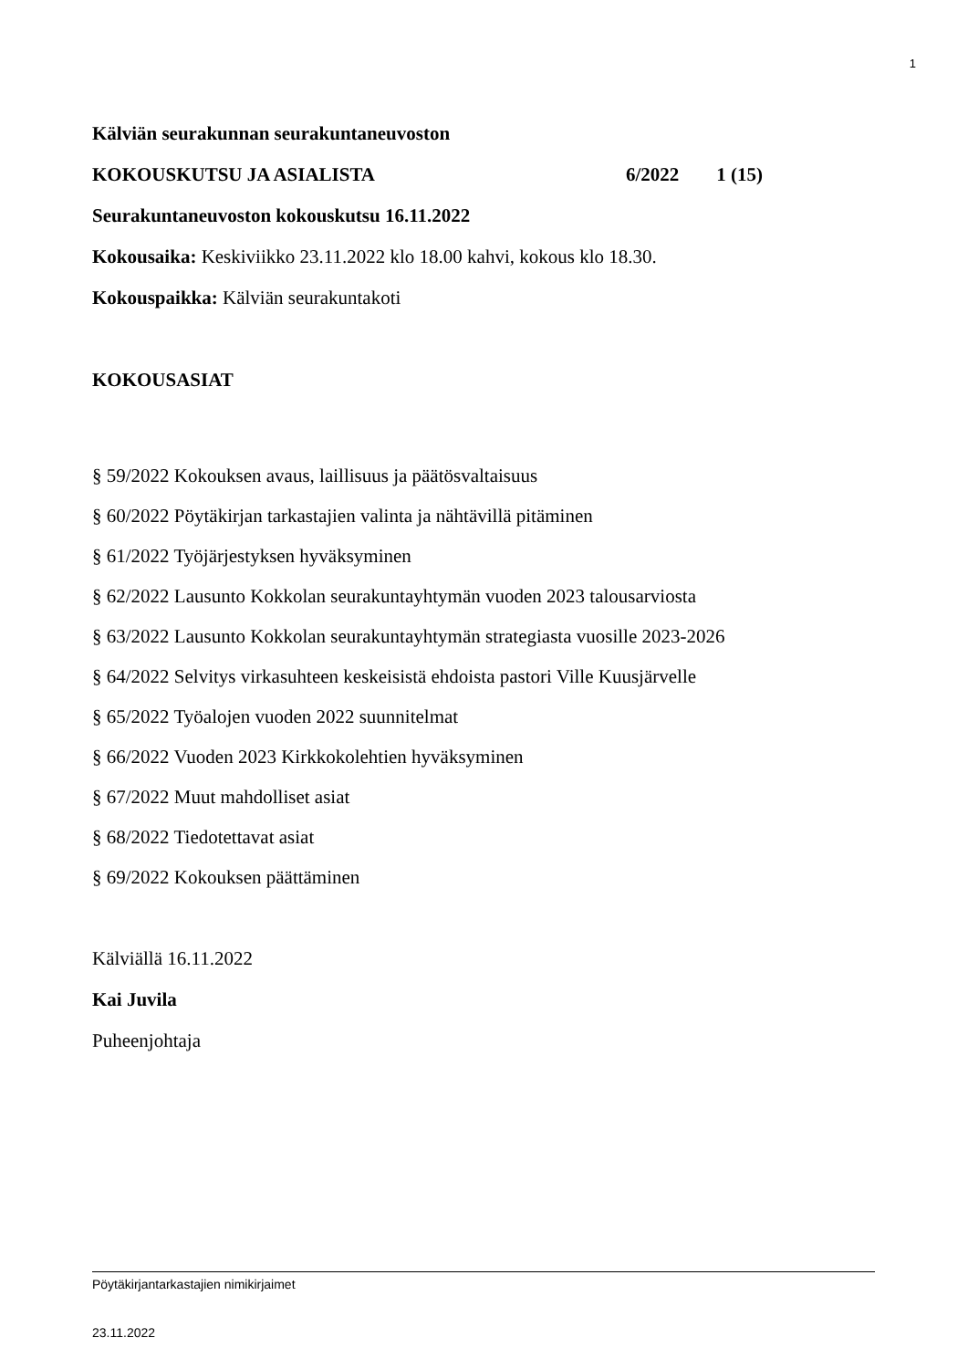1
Kälviän seurakunnan seurakuntaneuvoston
KOKOUSKUTSU JA ASIALISTA 6/2022 1 (15)
Seurakuntaneuvoston kokouskutsu 16.11.2022
Kokousaika: Keskiviikko 23.11.2022 klo 18.00 kahvi, kokous klo 18.30.
Kokouspaikka: Kälviän seurakuntakoti
KOKOUSASIAT
§ 59/2022 Kokouksen avaus, laillisuus ja päätösvaltaisuus
§ 60/2022 Pöytäkirjan tarkastajien valinta ja nähtävillä pitäminen
§ 61/2022 Työjärjestyksen hyväksyminen
§ 62/2022 Lausunto Kokkolan seurakuntayhtymän vuoden 2023 talousarviosta
§ 63/2022 Lausunto Kokkolan seurakuntayhtymän strategiasta vuosille 2023-2026
§ 64/2022 Selvitys virkasuhteen keskeisistä ehdoista pastori Ville Kuusjärvelle
§ 65/2022 Työalojen vuoden 2022 suunnitelmat
§ 66/2022 Vuoden 2023 Kirkkokolehtien hyväksyminen
§ 67/2022 Muut mahdolliset asiat
§ 68/2022 Tiedotettavat asiat
§ 69/2022 Kokouksen päättäminen
Kälviällä 16.11.2022
Kai Juvila
Puheenjohtaja
Pöytäkirjantarkastajien nimikirjaimet
23.11.2022